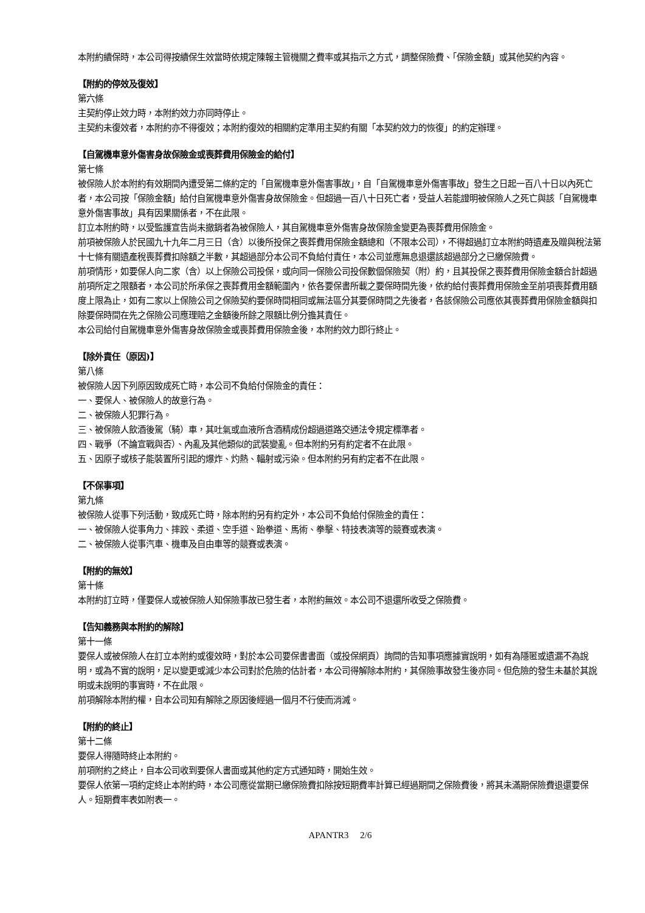本附約續保時，本公司得按續保生效當時依規定陳報主管機關之費率或其指示之方式，調整保險費、「保險金額」或其他契約內容。
【附約的停效及復效】
第六條
主契約停止效力時，本附約效力亦同時停止。
主契約未復效者，本附約亦不得復效；本附約復效的相關約定準用主契約有關「本契約效力的恢復」的約定辦理。
【自駕機車意外傷害身故保險金或喪葬費用保險金的給付】
第七條
被保險人於本附約有效期間內遭受第二條約定的「自駕機車意外傷害事故」，自「自駕機車意外傷害事故」發生之日起一百八十日以內死亡者，本公司按「保險金額」給付自駕機車意外傷害身故保險金。但超過一百八十日死亡者，受益人若能證明被保險人之死亡與該「自駕機車意外傷害事故」具有因果關係者，不在此限。
訂立本附約時，以受監護宣告尚未撤銷者為被保險人，其自駕機車意外傷害身故保險金變更為喪葬費用保險金。
前項被保險人於民國九十九年二月三日（含）以後所投保之喪葬費用保險金額總和（不限本公司），不得超過訂立本附約時遺產及贈與稅法第十七條有關遺產稅喪葬費扣除額之半數，其超過部分本公司不負給付責任，本公司並應無息退還該超過部分之已繳保險費。
前項情形，如要保人向二家（含）以上保險公司投保，或向同一保險公司投保數個保險契（附）約，且其投保之喪葬費用保險金額合計超過前項所定之限額者，本公司於所承保之喪葬費用金額範圍內，依各要保書所載之要保時間先後，依約給付喪葬費用保險金至前項喪葬費用額度上限為止，如有二家以上保險公司之保險契約要保時間相同或無法區分其要保時間之先後者，各該保險公司應依其喪葬費用保險金額與扣除要保時間在先之保險公司應理賠之金額後所餘之限額比例分擔其責任。
本公司給付自駕機車意外傷害身故保險金或喪葬費用保險金後，本附約效力即行終止。
【除外責任（原因)】
第八條
被保險人因下列原因致成死亡時，本公司不負給付保險金的責任：
一、要保人、被保險人的故意行為。
二、被保險人犯罪行為。
三、被保險人飲酒後駕（騎）車，其吐氣或血液所含酒精成份超過道路交通法令規定標準者。
四、戰爭（不論宣戰與否）、內亂及其他類似的武裝變亂。但本附約另有約定者不在此限。
五、因原子或核子能裝置所引起的爆炸、灼熱、輻射或污染。但本附約另有約定者不在此限。
【不保事項】
第九條
被保險人從事下列活動，致成死亡時，除本附約另有約定外，本公司不負給付保險金的責任：
一、被保險人從事角力、摔跤、柔道、空手道、跆拳道、馬術、拳擊、特技表演等的競賽或表演。
二、被保險人從事汽車、機車及自由車等的競賽或表演。
【附約的無效】
第十條
本附約訂立時，僅要保人或被保險人知保險事故已發生者，本附約無效。本公司不退還所收受之保險費。
【告知義務與本附約的解除】
第十一條
要保人或被保險人在訂立本附約或復效時，對於本公司要保書書面（或投保網頁）詢問的告知事項應據實說明，如有為隱匿或遺漏不為說明，或為不實的說明，足以變更或減少本公司對於危險的估計者，本公司得解除本附約，其保險事故發生後亦同。但危險的發生未基於其說明或未說明的事實時，不在此限。
前項解除本附約權，自本公司知有解除之原因後經過一個月不行使而消滅。
【附約的終止】
第十二條
要保人得隨時終止本附約。
前項附約之終止，自本公司收到要保人書面或其他約定方式通知時，開始生效。
要保人依第一項約定終止本附約時，本公司應從當期已繳保險費扣除按短期費率計算已經過期間之保險費後，將其未滿期保險費退還要保人。短期費率表如附表一。
APANTR3 2/6